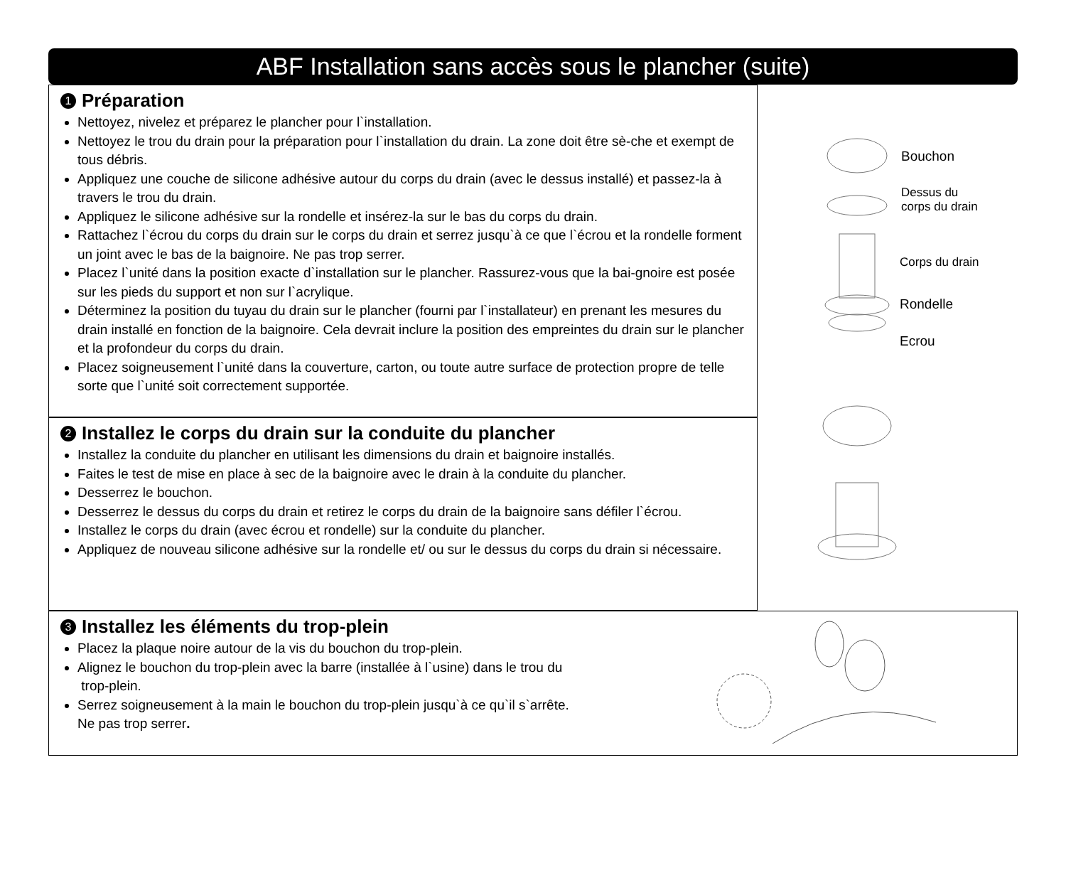ABF Installation sans accès sous le plancher (suite)
1 Préparation
Nettoyez, nivelez et préparez le plancher pour l`installation.
Nettoyez le trou du drain pour la préparation pour l`installation du drain. La zone doit être sè-che et exempt de tous débris.
Appliquez une couche de silicone adhésive autour du corps du drain (avec le dessus installé) et passez-la à travers le trou du drain.
Appliquez le silicone adhésive sur la rondelle et insérez-la sur le bas du corps du drain.
Rattachez l`écrou du corps du drain sur le corps du drain et serrez jusqu`à ce que l`écrou et la rondelle forment un joint avec le bas de la baignoire. Ne pas trop serrer.
Placez l`unité dans la position exacte d`installation sur le plancher. Rassurez-vous que la bai-gnoire est posée sur les pieds du support et non sur l`acrylique.
Déterminez la position du tuyau du drain sur le plancher (fourni par l`installateur) en prenant les mesures du drain installé en fonction de la baignoire. Cela devrait inclure la position des empreintes du drain sur le plancher et la profondeur du corps du drain.
Placez soigneusement l`unité dans la couverture, carton, ou toute autre surface de protection propre de telle sorte que l`unité soit correctement supportée.
2 Installez le corps du drain sur la conduite du plancher
Installez la conduite du plancher en utilisant les dimensions du drain et baignoire installés.
Faites le test de mise en place à sec de la baignoire avec le drain à la conduite du plancher.
Desserrez le bouchon.
Desserrez le dessus du corps du drain et retirez le corps du drain de la baignoire sans défiler l`écrou.
Installez le corps du drain (avec écrou et rondelle) sur la conduite du plancher.
Appliquez de nouveau silicone adhésive sur la rondelle et/ ou sur le dessus du corps du drain si nécessaire.
Bouchon
Dessus du
corps du drain
Corps du drain
Rondelle
Ecrou
3 Installez les éléments du trop-plein
Placez la plaque noire autour de la vis du bouchon du trop-plein.
Alignez le bouchon du trop-plein avec la barre (installée à l`usine) dans le trou du
trop-plein.
Serrez soigneusement à la main le bouchon du trop-plein jusqu`à ce qu`il s`arrête.
Ne pas trop serrer.